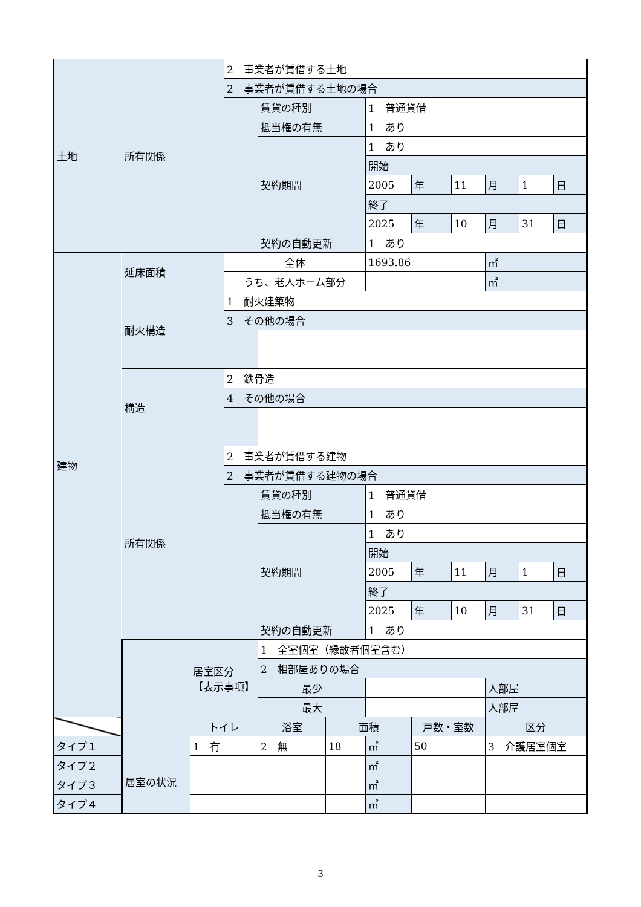| 土地 | 所有関係 | | 2 事業者が賃借する土地 | | | | | | | | |
| | | | 2 事業者が賃借する土地の場合 | | | | | | | | |
| | | | | 賃貸の種別 | | 1 普通貸借 | | | | | |
| | | | | 抵当権の有無 | | 1 あり | | | | | |
| | | | | 契約期間 | | 1 あり | | | | | |
| | | | | | | 開始 | | | | | |
| | | | | | | 2005 | 年 | 11 | 月 | 1 | 日 |
| | | | | | | 終了 | | | | | |
| | | | | | | 2025 | 年 | 10 | 月 | 31 | 日 |
| | | | | 契約の自動更新 | | 1 あり | | | | | |
| 建物 | 延床面積 | | 全体 | | | 1693.86 | | | ㎡ | | |
| | | | うち、老人ホーム部分 | | | | | | ㎡ | | |
| | 耐火構造 | | 1 耐火建築物 | | | | | | | | |
| | | | 3 その他の場合 | | | | | | | | |
| | 構造 | | 2 鉄骨造 | | | | | | | | |
| | | | 4 その他の場合 | | | | | | | | |
| | 所有関係 | | 2 事業者が賃借する建物 | | | | | | | | |
| | | | 2 事業者が賃借する建物の場合 | | | | | | | | |
| | | | | 賃貸の種別 | | 1 普通貸借 | | | | | |
| | | | | 抵当権の有無 | | 1 あり | | | | | |
| | | | | 契約期間 | | 1 あり | | | | | |
| | | | | | | 開始 | | | | | |
| | | | | | | 2005 | 年 | 11 | 月 | 1 | 日 |
| | | | | | | 終了 | | | | | |
| | | | | | | 2025 | 年 | 10 | 月 | 31 | 日 |
| | | | | 契約の自動更新 | | 1 あり | | | | | |
| | 居室の状況 | 居室区分 【表示事項】 | | 1 全室個室（縁故者個室含む） | | | | | | | |
| | | | | 2 相部屋ありの場合 | | | | | | | |
| | | | | 最少 | | | | | 人部屋 | | |
| | | | | 最大 | | | | | 人部屋 | | |
| | | トイレ | | 浴室 | 面積 | | 戸数・室数 | | 区分 | | |
| タイプ１ | | 1 有 | | 2 無 | 18 | ㎡ | 50 | | 3 介護居室個室 | | |
| タイプ２ | | | | | | ㎡ | | | | | |
| タイプ３ | | | | | | ㎡ | | | | | |
| タイプ４ | | | | | | ㎡ | | | | | |
3